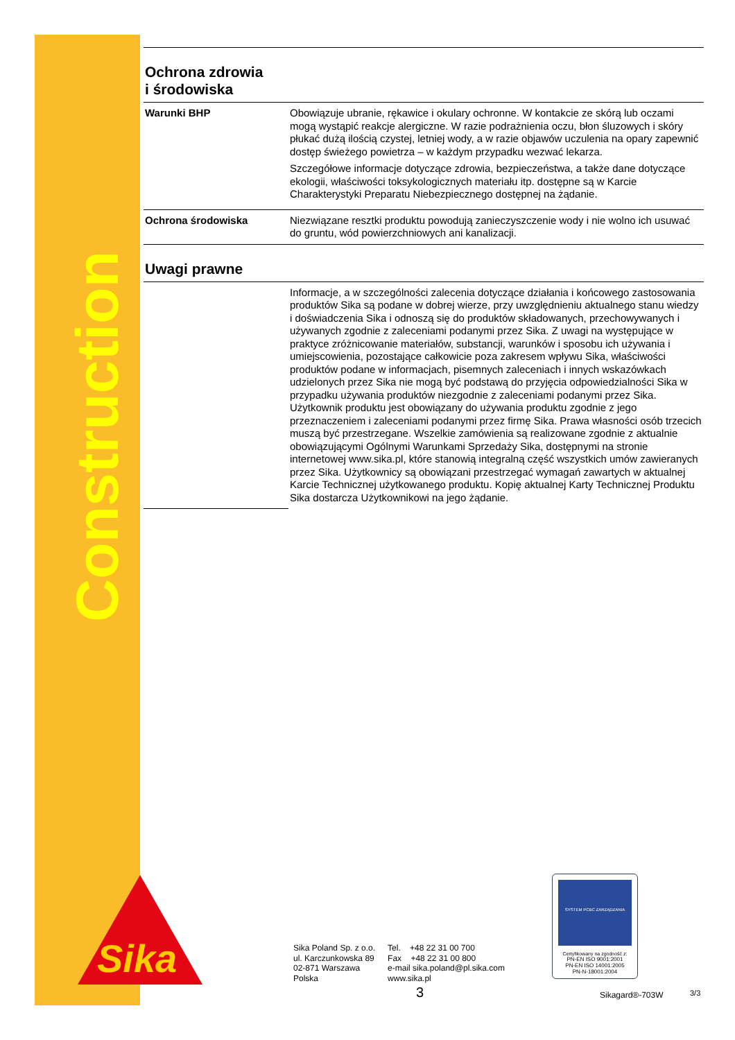Construction
Sika
Ochrona zdrowia
i środowiska
| Warunki BHP | Obowiązuje ubranie, rękawice i okulary ochronne. W kontakcie ze skórą lub oczami mogą wystąpić reakcje alergiczne. W razie podrażnienia oczu, błon śluzowych i skóry płukać dużą ilością czystej, letniej wody, a w razie objawów uczulenia na opary zapewnić dostęp świeżego powietrza – w każdym przypadku wezwać lekarza. Szczegółowe informacje dotyczące zdrowia, bezpieczeństwa, a także dane dotyczące ekologii, właściwości toksykologicznych materiału itp. dostępne są w Karcie Charakterystyki Preparatu Niebezpiecznego dostępnej na żądanie. |
| Ochrona środowiska | Niezwiązane resztki produktu powodują zanieczyszczenie wody i nie wolno ich usuwać do gruntu, wód powierzchniowych ani kanalizacji. |
Uwagi prawne
| | Informacje, a w szczególności zalecenia dotyczące działania i końcowego zastosowania produktów Sika są podane w dobrej wierze, przy uwzględnieniu aktualnego stanu wiedzy i doświadczenia Sika i odnoszą się do produktów składowanych, przechowywanych i używanych zgodnie z zaleceniami podanymi przez Sika. Z uwagi na występujące w praktyce zróżnicowanie materiałów, substancji, warunków i sposobu ich używania i umiejscowienia, pozostające całkowicie poza zakresem wpływu Sika, właściwości produktów podane w informacjach, pisemnych zaleceniach i innych wskazówkach udzielonych przez Sika nie mogą być podstawą do przyjęcia odpowiedzialności Sika w przypadku używania produktów niezgodnie z zaleceniami podanymi przez Sika. Użytkownik produktu jest obowiązany do używania produktu zgodnie z jego przeznaczeniem i zaleceniami podanymi przez firmę Sika. Prawa własności osób trzecich muszą być przestrzegane. Wszelkie zamówienia są realizowane zgodnie z aktualnie obowiązującymi Ogólnymi Warunkami Sprzedaży Sika, dostępnymi na stronie internetowej www.sika.pl, które stanowią integralną część wszystkich umów zawieranych przez Sika. Użytkownicy są obowiązani przestrzegać wymagań zawartych w aktualnej Karcie Technicznej użytkowanego produktu. Kopię aktualnej Karty Technicznej Produktu Sika dostarcza Użytkownikowi na jego żądanie. |
Sika Poland Sp. z o.o.
ul. Karczunkowska 89
02-871 Warszawa
Polska
Tel. +48 22 31 00 700
Fax +48 22 31 00 800
e-mail sika.poland@pl.sika.com
www.sika.pl
SYSTEM PCBC ZARZĄDZANIA
Certyfikowany na zgodność z:
PN-EN ISO 9001:2001
PN-EN ISO 14001:2005
PN-N-18001:2004
3 Sikagard®-703W 3/3